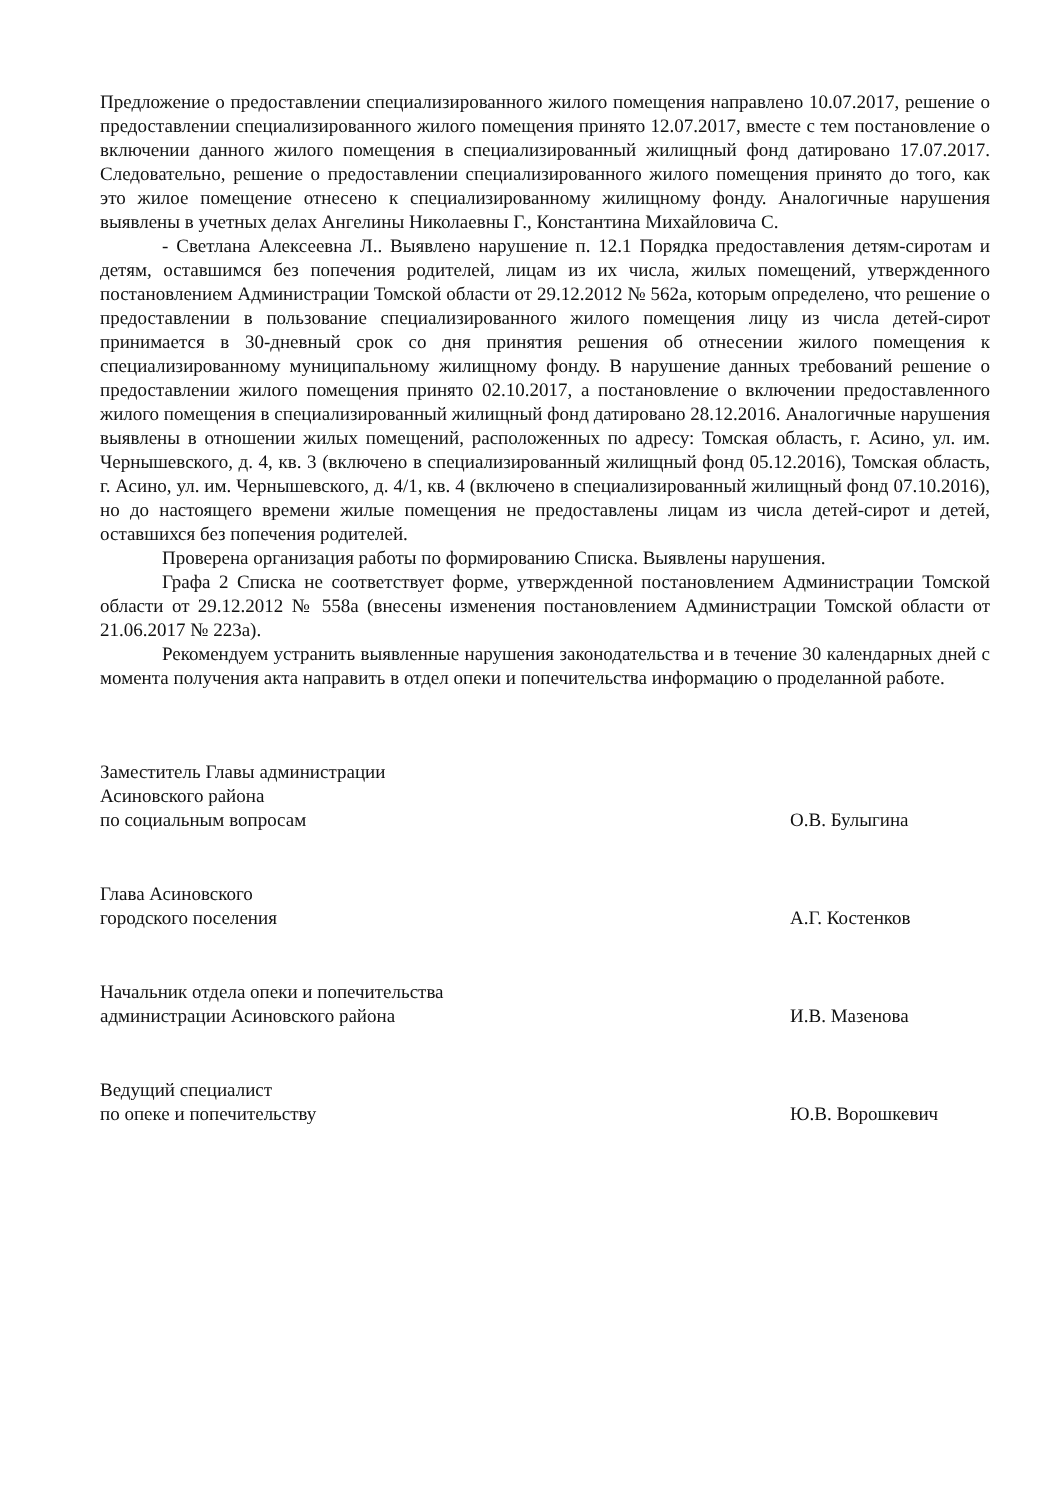Предложение о предоставлении специализированного жилого помещения направлено 10.07.2017, решение о предоставлении специализированного жилого помещения принято 12.07.2017, вместе с тем постановление о включении данного жилого помещения в специализированный жилищный фонд датировано 17.07.2017. Следовательно, решение о предоставлении специализированного жилого помещения принято до того, как это жилое помещение отнесено к специализированному жилищному фонду. Аналогичные нарушения выявлены в учетных делах Ангелины Николаевны Г., Константина Михайловича С.
- Светлана Алексеевна Л.. Выявлено нарушение п. 12.1 Порядка предоставления детям-сиротам и детям, оставшимся без попечения родителей, лицам из их числа, жилых помещений, утвержденного постановлением Администрации Томской области от 29.12.2012 № 562а, которым определено, что решение о предоставлении в пользование специализированного жилого помещения лицу из числа детей-сирот принимается в 30-дневный срок со дня принятия решения об отнесении жилого помещения к специализированному муниципальному жилищному фонду. В нарушение данных требований решение о предоставлении жилого помещения принято 02.10.2017, а постановление о включении предоставленного жилого помещения в специализированный жилищный фонд датировано 28.12.2016. Аналогичные нарушения выявлены в отношении жилых помещений, расположенных по адресу: Томская область, г. Асино, ул. им. Чернышевского, д. 4, кв. 3 (включено в специализированный жилищный фонд 05.12.2016), Томская область, г. Асино, ул. им. Чернышевского, д. 4/1, кв. 4 (включено в специализированный жилищный фонд 07.10.2016), но до настоящего времени жилые помещения не предоставлены лицам из числа детей-сирот и детей, оставшихся без попечения родителей.
Проверена организация работы по формированию Списка. Выявлены нарушения.
Графа 2 Списка не соответствует форме, утвержденной постановлением Администрации Томской области от 29.12.2012 № 558а (внесены изменения постановлением Администрации Томской области от 21.06.2017 № 223а).
Рекомендуем устранить выявленные нарушения законодательства и в течение 30 календарных дней с момента получения акта направить в отдел опеки и попечительства информацию о проделанной работе.
Заместитель Главы администрации
Асиновского района
по социальным вопросам
О.В. Булыгина
Глава Асиновского
городского поселения
А.Г. Костенков
Начальник отдела опеки и попечительства
администрации Асиновского района
И.В. Мазенова
Ведущий специалист
по опеке и попечительству
Ю.В. Ворошкевич